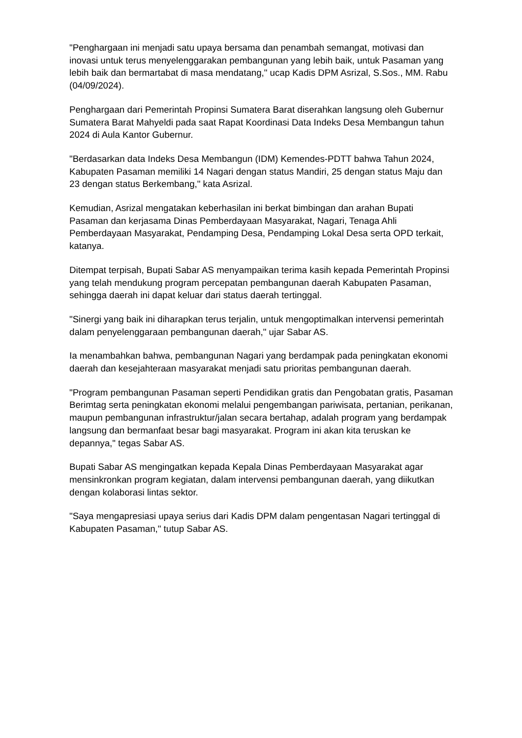"Penghargaan ini menjadi satu upaya bersama dan penambah semangat, motivasi dan inovasi untuk terus menyelenggarakan pembangunan yang lebih baik, untuk Pasaman yang lebih baik dan bermartabat di masa mendatang," ucap Kadis DPM Asrizal, S.Sos., MM. Rabu (04/09/2024).
Penghargaan dari Pemerintah Propinsi Sumatera Barat diserahkan langsung oleh Gubernur Sumatera Barat Mahyeldi pada saat Rapat Koordinasi Data Indeks Desa Membangun tahun 2024 di Aula Kantor Gubernur.
"Berdasarkan data Indeks Desa Membangun (IDM) Kemendes-PDTT bahwa Tahun 2024, Kabupaten Pasaman memiliki 14 Nagari dengan status Mandiri, 25 dengan status Maju dan 23 dengan status Berkembang," kata Asrizal.
Kemudian, Asrizal mengatakan keberhasilan ini berkat bimbingan dan arahan Bupati Pasaman dan kerjasama Dinas Pemberdayaan Masyarakat, Nagari, Tenaga Ahli Pemberdayaan Masyarakat, Pendamping Desa, Pendamping Lokal Desa serta OPD terkait, katanya.
Ditempat terpisah, Bupati Sabar AS menyampaikan terima kasih kepada Pemerintah Propinsi yang telah mendukung program percepatan pembangunan daerah Kabupaten Pasaman, sehingga daerah ini dapat keluar dari status daerah tertinggal.
"Sinergi yang baik ini diharapkan terus terjalin, untuk mengoptimalkan intervensi pemerintah dalam penyelenggaraan pembangunan daerah," ujar Sabar AS.
Ia menambahkan bahwa, pembangunan Nagari yang berdampak pada peningkatan ekonomi daerah dan kesejahteraan masyarakat menjadi satu prioritas pembangunan daerah.
"Program pembangunan Pasaman seperti Pendidikan gratis dan Pengobatan gratis, Pasaman Berimtag serta peningkatan ekonomi melalui pengembangan pariwisata, pertanian, perikanan, maupun pembangunan infrastruktur/jalan secara bertahap, adalah program yang berdampak langsung dan bermanfaat besar bagi masyarakat. Program ini akan kita teruskan ke depannya," tegas Sabar AS.
Bupati Sabar AS mengingatkan kepada Kepala Dinas Pemberdayaan Masyarakat agar mensinkronkan program kegiatan, dalam intervensi pembangunan daerah, yang diikutkan dengan kolaborasi lintas sektor.
"Saya mengapresiasi upaya serius dari Kadis DPM dalam pengentasan Nagari tertinggal di Kabupaten Pasaman," tutup Sabar AS.